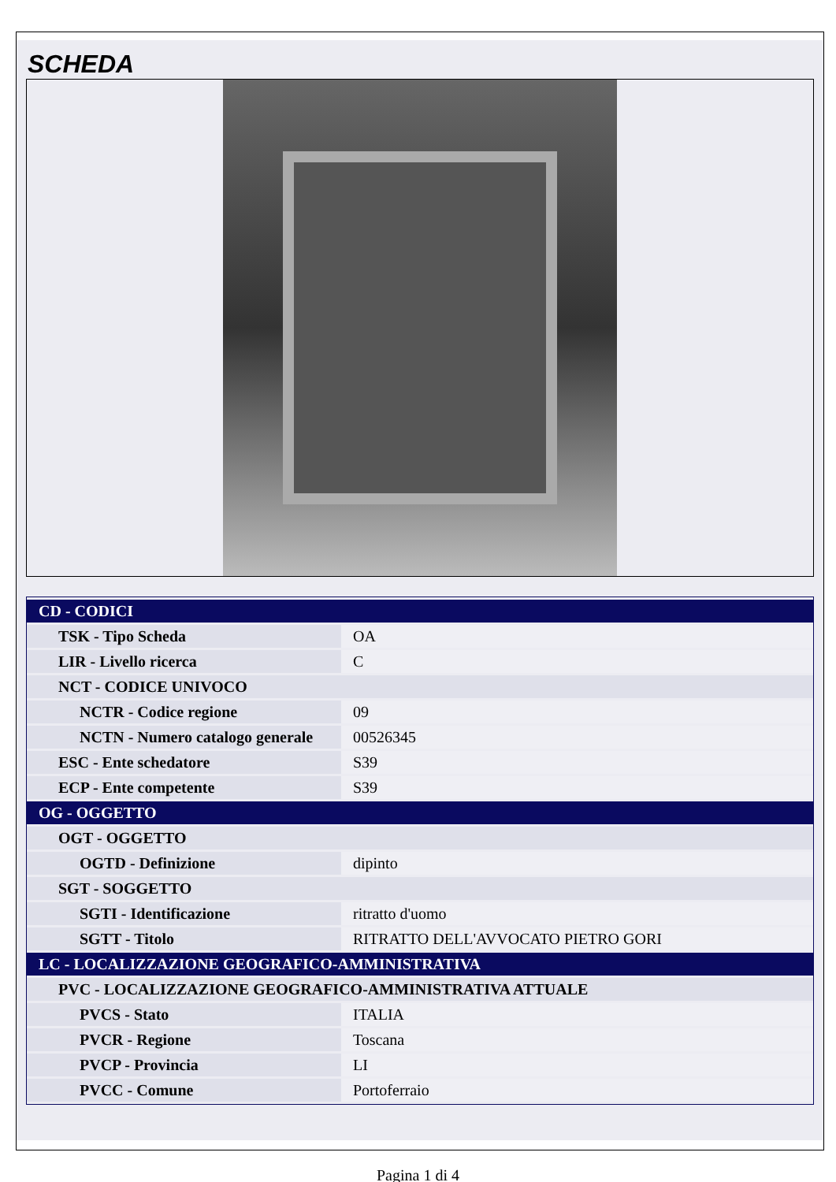SCHEDA
| CD - CODICI | |
| TSK - Tipo Scheda | OA |
| LIR - Livello ricerca | C |
| NCT - CODICE UNIVOCO | |
| NCTR - Codice regione | 09 |
| NCTN - Numero catalogo generale | 00526345 |
| ESC - Ente schedatore | S39 |
| ECP - Ente competente | S39 |
| OG - OGGETTO | |
| OGT - OGGETTO | |
| OGTD - Definizione | dipinto |
| SGT - SOGGETTO | |
| SGTI - Identificazione | ritratto d'uomo |
| SGTT - Titolo | RITRATTO DELL'AVVOCATO PIETRO GORI |
| LC - LOCALIZZAZIONE GEOGRAFICO-AMMINISTRATIVA | |
| PVC - LOCALIZZAZIONE GEOGRAFICO-AMMINISTRATIVA ATTUALE | |
| PVCS - Stato | ITALIA |
| PVCR - Regione | Toscana |
| PVCP - Provincia | LI |
| PVCC - Comune | Portoferraio |
Pagina 1 di 4